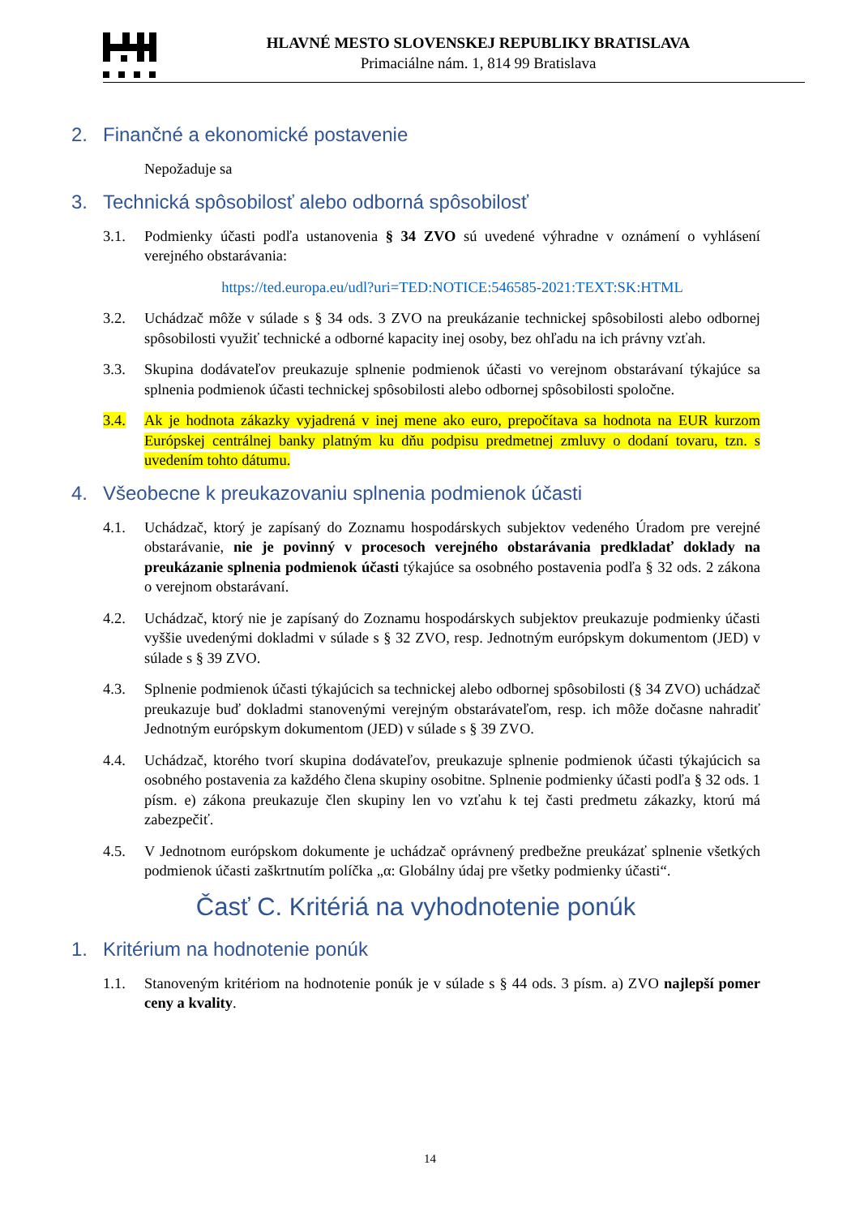HLAVNÉ MESTO SLOVENSKEJ REPUBLIKY BRATISLAVA
Primaciálne nám. 1, 814 99 Bratislava
2. Finančné a ekonomické postavenie
Nepožaduje sa
3. Technická spôsobilosť alebo odborná spôsobilosť
3.1. Podmienky účasti podľa ustanovenia § 34 ZVO sú uvedené výhradne v oznámení o vyhlásení verejného obstarávania:
https://ted.europa.eu/udl?uri=TED:NOTICE:546585-2021:TEXT:SK:HTML
3.2. Uchádzač môže v súlade s § 34 ods. 3 ZVO na preukázanie technickej spôsobilosti alebo odbornej spôsobilosti využiť technické a odborné kapacity inej osoby, bez ohľadu na ich právny vzťah.
3.3. Skupina dodávateľov preukazuje splnenie podmienok účasti vo verejnom obstarávaní týkajúce sa splnenia podmienok účasti technickej spôsobilosti alebo odbornej spôsobilosti spoločne.
3.4. Ak je hodnota zákazky vyjadrená v inej mene ako euro, prepočítava sa hodnota na EUR kurzom Európskej centrálnej banky platným ku dňu podpisu predmetnej zmluvy o dodaní tovaru, tzn. s uvedením tohto dátumu.
4. Všeobecne k preukazovaniu splnenia podmienok účasti
4.1. Uchádzač, ktorý je zapísaný do Zoznamu hospodárskych subjektov vedeného Úradom pre verejné obstarávanie, nie je povinný v procesoch verejného obstarávania predkladať doklady na preukázanie splnenia podmienok účasti týkajúce sa osobného postavenia podľa § 32 ods. 2 zákona o verejnom obstarávaní.
4.2. Uchádzač, ktorý nie je zapísaný do Zoznamu hospodárskych subjektov preukazuje podmienky účasti vyššie uvedenými dokladmi v súlade s § 32 ZVO, resp. Jednotným európskym dokumentom (JED) v súlade s § 39 ZVO.
4.3. Splnenie podmienok účasti týkajúcich sa technickej alebo odbornej spôsobilosti (§ 34 ZVO) uchádzač preukazuje buď dokladmi stanovenými verejným obstarávateľom, resp. ich môže dočasne nahradiť Jednotným európskym dokumentom (JED) v súlade s § 39 ZVO.
4.4. Uchádzač, ktorého tvorí skupina dodávateľov, preukazuje splnenie podmienok účasti týkajúcich sa osobného postavenia za každého člena skupiny osobitne. Splnenie podmienky účasti podľa § 32 ods. 1 písm. e) zákona preukazuje člen skupiny len vo vzťahu k tej časti predmetu zákazky, ktorú má zabezpečiť.
4.5. V Jednotnom európskom dokumente je uchádzač oprávnený predbežne preukázať splnenie všetkých podmienok účasti zaškrtnutím políčka „α: Globálny údaj pre všetky podmienky účasti“.
Časť C. Kritériá na vyhodnotenie ponúk
1. Kritérium na hodnotenie ponúk
1.1. Stanoveným kritériom na hodnotenie ponúk je v súlade s § 44 ods. 3 písm. a) ZVO najlepší pomer ceny a kvality.
14